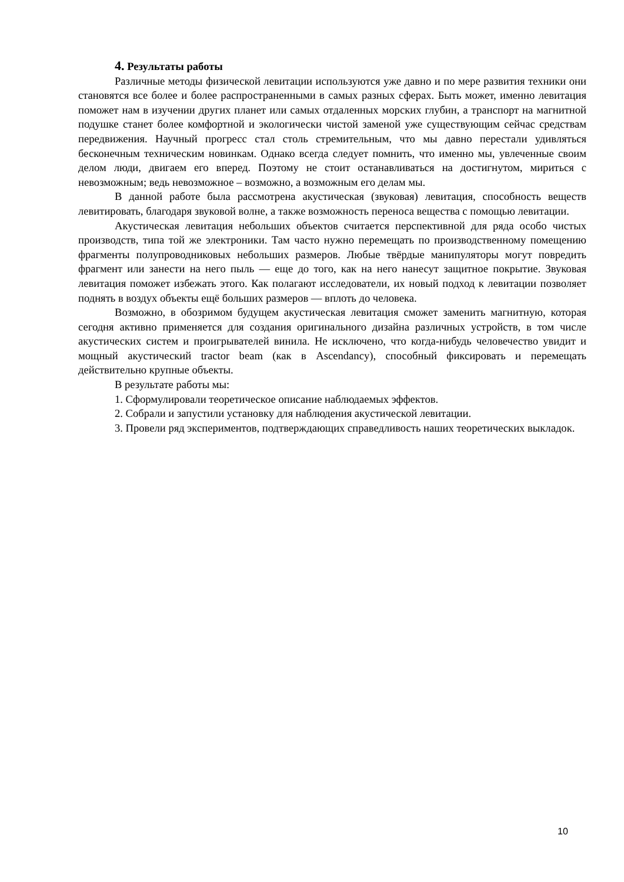4. Результаты работы
Различные методы физической левитации используются уже давно и по мере развития техники они становятся все более и более распространенными в самых разных сферах. Быть может, именно левитация поможет нам в изучении других планет или самых отдаленных морских глубин, а транспорт на магнитной подушке станет более комфортной и экологически чистой заменой уже существующим сейчас средствам передвижения. Научный прогресс стал столь стремительным, что мы давно перестали удивляться бесконечным техническим новинкам. Однако всегда следует помнить, что именно мы, увлеченные своим делом люди, двигаем его вперед. Поэтому не стоит останавливаться на достигнутом, мириться с невозможным; ведь невозможное – возможно, а возможным его делам мы.
В данной работе была рассмотрена акустическая (звуковая) левитация, способность веществ левитировать, благодаря звуковой волне, а также возможность переноса вещества с помощью левитации.
Акустическая левитация небольших объектов считается перспективной для ряда особо чистых производств, типа той же электроники. Там часто нужно перемещать по производственному помещению фрагменты полупроводниковых небольших размеров. Любые твёрдые манипуляторы могут повредить фрагмент или занести на него пыль — еще до того, как на него нанесут защитное покрытие. Звуковая левитация поможет избежать этого. Как полагают исследователи, их новый подход к левитации позволяет поднять в воздух объекты ещё больших размеров — вплоть до человека.
Возможно, в обозримом будущем акустическая левитация сможет заменить магнитную, которая сегодня активно применяется для создания оригинального дизайна различных устройств, в том числе акустических систем и проигрывателей винила. Не исключено, что когда-нибудь человечество увидит и мощный акустический tractor beam (как в Ascendancy), способный фиксировать и перемещать действительно крупные объекты.
В результате работы мы:
1. Сформулировали теоретическое описание наблюдаемых эффектов.
2. Собрали и запустили установку для наблюдения акустической левитации.
3. Провели ряд экспериментов, подтверждающих справедливость наших теоретических выкладок.
10